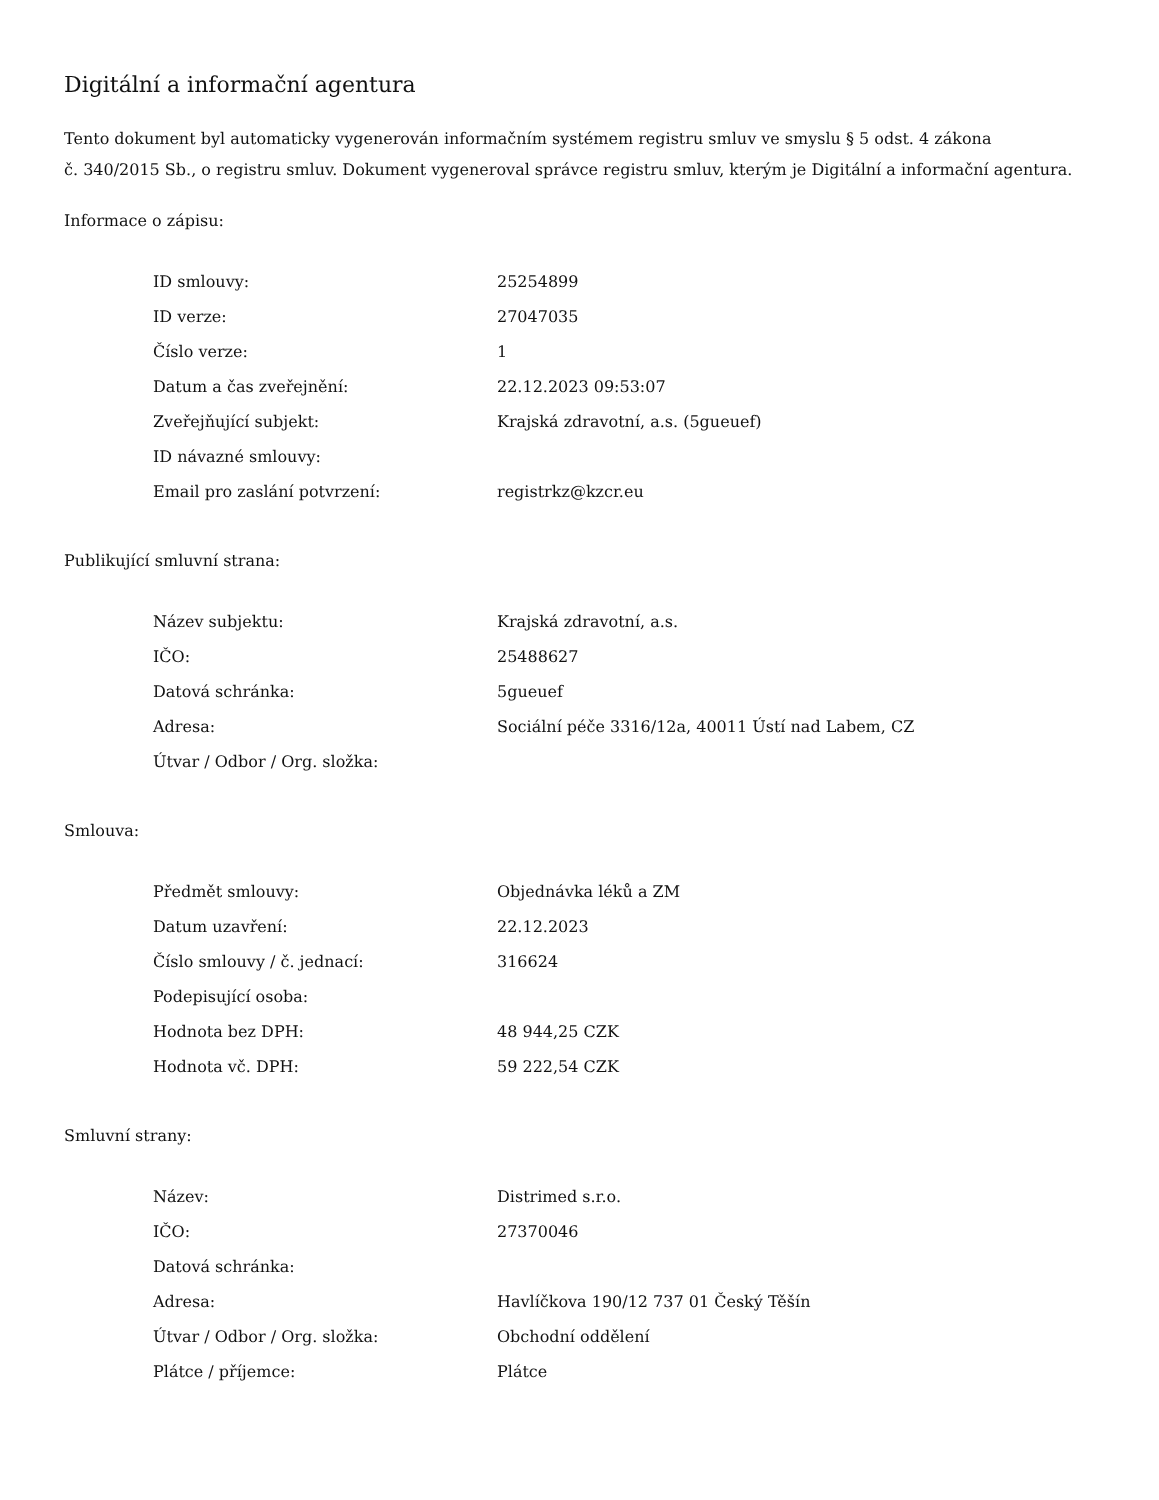Digitální a informační agentura
Tento dokument byl automaticky vygenerován informačním systémem registru smluv ve smyslu § 5 odst. 4 zákona
č. 340/2015 Sb., o registru smluv. Dokument vygeneroval správce registru smluv, kterým je Digitální a informační agentura.
Informace o zápisu:
| ID smlouvy: | 25254899 |
| ID verze: | 27047035 |
| Číslo verze: | 1 |
| Datum a čas zveřejnění: | 22.12.2023 09:53:07 |
| Zveřejňující subjekt: | Krajská zdravotní, a.s. (5gueuef) |
| ID návazné smlouvy: | |
| Email pro zaslání potvrzení: | registrkz@kzcr.eu |
Publikující smluvní strana:
| Název subjektu: | Krajská zdravotní, a.s. |
| IČO: | 25488627 |
| Datová schránka: | 5gueuef |
| Adresa: | Sociální péče 3316/12a, 40011 Ústí nad Labem, CZ |
| Útvar / Odbor / Org. složka: | |
Smlouva:
| Předmět smlouvy: | Objednávka léků a ZM |
| Datum uzavření: | 22.12.2023 |
| Číslo smlouvy / č. jednací: | 316624 |
| Podepisující osoba: | |
| Hodnota bez DPH: | 48 944,25 CZK |
| Hodnota vč. DPH: | 59 222,54 CZK |
Smluvní strany:
| Název: | Distrimed s.r.o. |
| IČO: | 27370046 |
| Datová schránka: | |
| Adresa: | Havlíčkova 190/12 737 01 Český Těšín |
| Útvar / Odbor / Org. složka: | Obchodní oddělení |
| Plátce / příjemce: | Plátce |